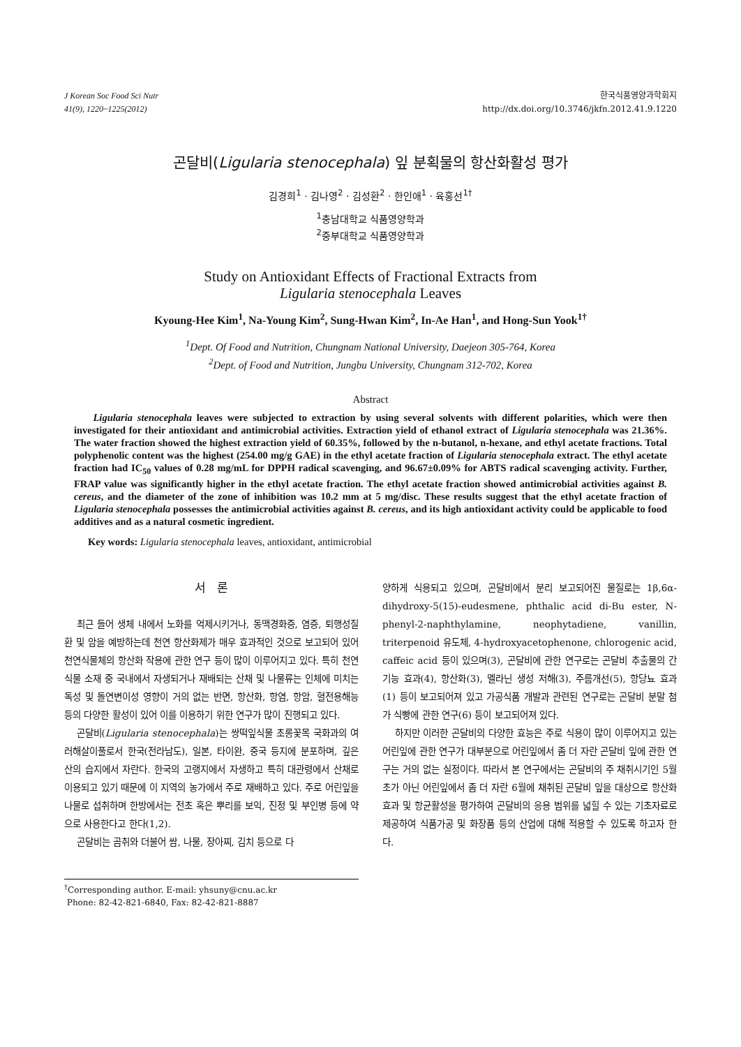J Korean Soc Food Sci Nutr
41(9), 1220~1225(2012)
한국식품영양과학회지
http://dx.doi.org/10.3746/jkfn.2012.41.9.1220
곤달비(Ligularia stenocephala) 잎 분획물의 항산화활성 평가
김경희<sup>1</sup> · 김나영<sup>2</sup> · 김성환<sup>2</sup> · 한인애<sup>1</sup> · 육홍선<sup>1†</sup>
<sup>1</sup> 충남대학교 식품영양학과
<sup>2</sup> 중부대학교 식품영양학과
Study on Antioxidant Effects of Fractional Extracts from
Ligularia stenocephala Leaves
Kyoung-Hee Kim<sup>1</sup>, Na-Young Kim<sup>2</sup>, Sung-Hwan Kim<sup>2</sup>, In-Ae Han<sup>1</sup>, and Hong-Sun Yook<sup>1†</sup>
<sup>1</sup> Dept. Of Food and Nutrition, Chungnam National University, Daejeon 305-764, Korea
<sup>2</sup> Dept. of Food and Nutrition, Jungbu University, Chungnam 312-702, Korea
Abstract
Ligularia stenocephala leaves were subjected to extraction by using several solvents with different polarities, which were then investigated for their antioxidant and antimicrobial activities. Extraction yield of ethanol extract of Ligularia stenocephala was 21.36%. The water fraction showed the highest extraction yield of 60.35%, followed by the n-butanol, n-hexane, and ethyl acetate fractions. Total polyphenolic content was the highest (254.00 mg/g GAE) in the ethyl acetate fraction of Ligularia stenocephala extract. The ethyl acetate fraction had IC<sub>50</sub> values of 0.28 mg/mL for DPPH radical scavenging, and 96.67±0.09% for ABTS radical scavenging activity. Further, FRAP value was significantly higher in the ethyl acetate fraction. The ethyl acetate fraction showed antimicrobial activities against B. cereus, and the diameter of the zone of inhibition was 10.2 mm at 5 mg/disc. These results suggest that the ethyl acetate fraction of Ligularia stenocephala possesses the antimicrobial activities against B. cereus, and its high antioxidant activity could be applicable to food additives and as a natural cosmetic ingredient.
Key words: Ligularia stenocephala leaves, antioxidant, antimicrobial
서 론
최근 들어 생체 내에서 노화를 억제시키거나, 동맥경화증, 염증, 퇴행성질환 및 암을 예방하는데 천연 항산화제가 매우 효과적인 것으로 보고되어 있어 천연식물체의 항산화 작용에 관한 연구 등이 많이 이루어지고 있다. 특히 천연식물 소재 중 국내에서 자생되거나 재배되는 산채 및 나물류는 인체에 미치는 독성 및 돌연변이성 영향이 거의 없는 반면, 항산화, 항염, 항암, 혈전용해능 등의 다양한 활성이 있어 이를 이용하기 위한 연구가 많이 진행되고 있다.
곤달비(Ligularia stenocephala)는 쌍떡잎식물 초롱꽃목 국화과의 여러해살이풀로서 한국(전라남도), 일본, 타이완, 중국 등지에 분포하며, 깊은 산의 습지에서 자란다. 한국의 고랭지에서 자생하고 특히 대관령에서 산채로 이용되고 있기 때문에 이 지역의 농가에서 주로 재배하고 있다. 주로 어린잎을 나물로 섭취하며 한방에서는 전초 혹은 뿌리를 보익, 진정 및 부인병 등에 약으로 사용한다고 한다(1,2).
곤달비는 곰취와 더불어 쌈, 나물, 장아찌, 김치 등으로 다
<sup>†</sup> Corresponding author. E-mail: yhsuny@cnu.ac.kr
Phone: 82-42-821-6840, Fax: 82-42-821-8887
양하게 식용되고 있으며, 곤달비에서 분리 보고되어진 물질로는 1β,6α-dihydroxy-5(15)-eudesmene, phthalic acid di-Bu ester, N-phenyl-2-naphthylamine, neophytadiene, vanillin, triterpenoid 유도체, 4-hydroxyacetophenone, chlorogenic acid, caffeic acid 등이 있으며(3), 곤달비에 관한 연구로는 곤달비 추출물의 간 기능 효과(4), 항산화(3), 멜라닌 생성 저해(3), 주름개선(5), 항당뇨 효과(1) 등이 보고되어져 있고 가공식품 개발과 관련된 연구로는 곤달비 분말 첨가 식빵에 관한 연구(6) 등이 보고되어져 있다.
하지만 이러한 곤달비의 다양한 효능은 주로 식용이 많이 이루어지고 있는 어린잎에 관한 연구가 대부분으로 어린잎에서 좀 더 자란 곤달비 잎에 관한 연구는 거의 없는 실정이다. 따라서 본 연구에서는 곤달비의 주 채취시기인 5월초가 아닌 어린잎에서 좀 더 자란 6월에 채취된 곤달비 잎을 대상으로 항산화 효과 및 항균활성을 평가하여 곤달비의 응용 범위를 넓힐 수 있는 기초자료로 제공하여 식품가공 및 화장품 등의 산업에 대해 적용할 수 있도록 하고자 한다.